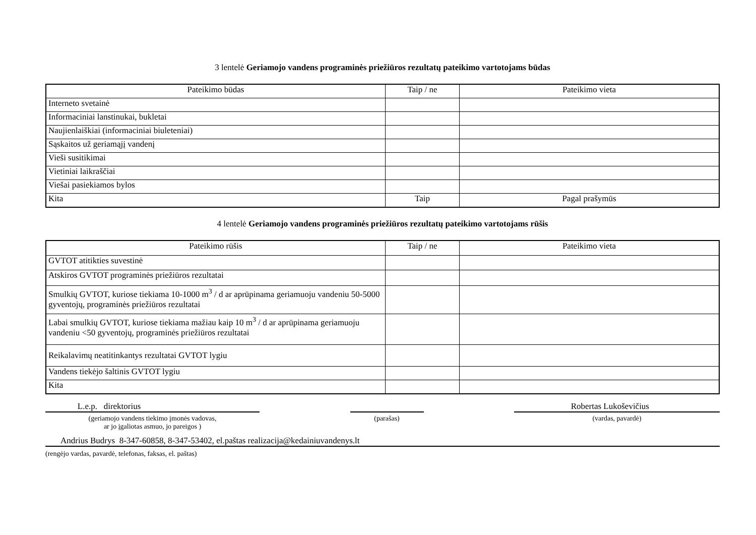3 lentelė Geriamojo vandens programinės priežiūros rezultatų pateikimo vartotojams būdas
| Pateikimo būdas | Taip / ne | Pateikimo vieta |
| --- | --- | --- |
| Interneto svetainė | | |
| Informaciniai lanstinukai, bukletai | | |
| Naujienlaiškiai (informaciniai biuleteniai) | | |
| Sąskaitos už geriamąjį vandenį | | |
| Vieši susitikimai | | |
| Vietiniai laikraščiai | | |
| Viešai pasiekiamos bylos | | |
| Kita | Taip | Pagal prašymūs |
4 lentelė Geriamojo vandens programinės priežiūros rezultatų pateikimo vartotojams rūšis
| Pateikimo rūšis | Taip / ne | Pateikimo vieta |
| --- | --- | --- |
| GVTOT atitikties suvestinė | | |
| Atskiros GVTOT programinės priežiūros rezultatai | | |
| Smulkių GVTOT, kuriose tiekiama 10-1000 m<sup>3</sup> / d ar aprūpinama geriamuoju vandeniu 50-5000 gyventojų, programinės priežiūros rezultatai | | |
| Labai smulkių GVTOT, kuriose tiekiama mažiau kaip 10 m<sup>3</sup> / d ar aprūpinama geriamuoju vandeniu <50 gyventojų, programinės priežiūros rezultatai | | |
| Reikalavimų neatitinkantys rezultatai GVTOT lygiu | | |
| Vandens tiekėjo šaltinis GVTOT lygiu | | |
| Kita | | |
L.e.p. direktorius Robertas Lukoševičius
(geriamojo vandens tiekimo įmonės vadovas,
ar jo įgaliotas asmuo, jo pareigos ) (parašas) (vardas, pavardė)
Andrius Budrys 8-347-60858, 8-347-53402, el.paštas realizacija@kedainiuvandenys.lt
(rengėjo vardas, pavardė, telefonas, faksas, el. paštas)